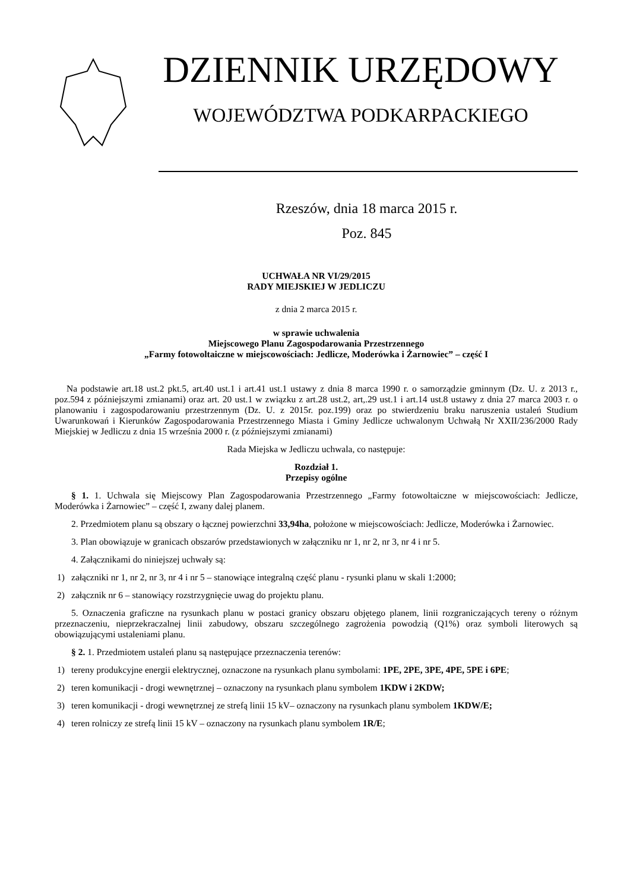DZIENNIK URZĘDOWY
WOJEWÓDZTWA PODKARPACKIEGO
Rzeszów, dnia 18 marca 2015 r.
Poz. 845
UCHWAŁA NR VI/29/2015
RADY MIEJSKIEJ W JEDLICZU
z dnia 2 marca 2015 r.
w sprawie uchwalenia
Miejscowego Planu Zagospodarowania Przestrzennego
„Farmy fotowoltaiczne w miejscowościach: Jedlicze, Moderówka i Żarnowiec” – część I
Na podstawie art.18 ust.2 pkt.5, art.40 ust.1 i art.41 ust.1 ustawy z dnia 8 marca 1990 r. o samorządzie gminnym (Dz. U. z 2013 r., poz.594 z późniejszymi zmianami) oraz art. 20 ust.1 w związku z art.28 ust.2, art,.29 ust.1 i art.14 ust.8 ustawy z dnia 27 marca 2003 r. o planowaniu i zagospodarowaniu przestrzennym (Dz. U. z 2015r. poz.199) oraz po stwierdzeniu braku naruszenia ustaleń Studium Uwarunkowań i Kierunków Zagospodarowania Przestrzennego Miasta i Gminy Jedlicze uchwalonym Uchwałą Nr XXII/236/2000 Rady Miejskiej w Jedliczu z dnia 15 września 2000 r. (z późniejszymi zmianami)
Rada Miejska w Jedliczu uchwala, co następuje:
Rozdział 1.
Przepisy ogólne
§ 1. 1. Uchwala się Miejscowy Plan Zagospodarowania Przestrzennego „Farmy fotowoltaiczne w miejscowościach: Jedlicze, Moderówka i Żarnowiec” – część I, zwany dalej planem.
2. Przedmiotem planu są obszary o łącznej powierzchni 33,94ha, położone w miejscowościach: Jedlicze, Moderówka i Żarnowiec.
3. Plan obowiązuje w granicach obszarów przedstawionych w załączniku nr 1, nr 2, nr 3, nr 4 i nr 5.
4. Załącznikami do niniejszej uchwały są:
1) załączniki nr 1, nr 2, nr 3, nr 4 i nr 5 – stanowiące integralną część planu - rysunki planu w skali 1:2000;
2) załącznik nr 6 – stanowiący rozstrzygnięcie uwag do projektu planu.
5. Oznaczenia graficzne na rysunkach planu w postaci granicy obszaru objętego planem, linii rozgraniczających tereny o różnym przeznaczeniu, nieprzekraczalnej linii zabudowy, obszaru szczególnego zagrożenia powodzią (Q1%) oraz symboli literowych są obowiązującymi ustaleniami planu.
§ 2. 1. Przedmiotem ustaleń planu są następujące przeznaczenia terenów:
1) tereny produkcyjne energii elektrycznej, oznaczone na rysunkach planu symbolami: 1PE, 2PE, 3PE, 4PE, 5PE i 6PE;
2) teren komunikacji - drogi wewnętrznej – oznaczony na rysunkach planu symbolem 1KDW i 2KDW;
3) teren komunikacji - drogi wewnętrznej ze strefą linii 15 kV– oznaczony na rysunkach planu symbolem 1KDW/E;
4) teren rolniczy ze strefą linii 15 kV – oznaczony na rysunkach planu symbolem 1R/E;